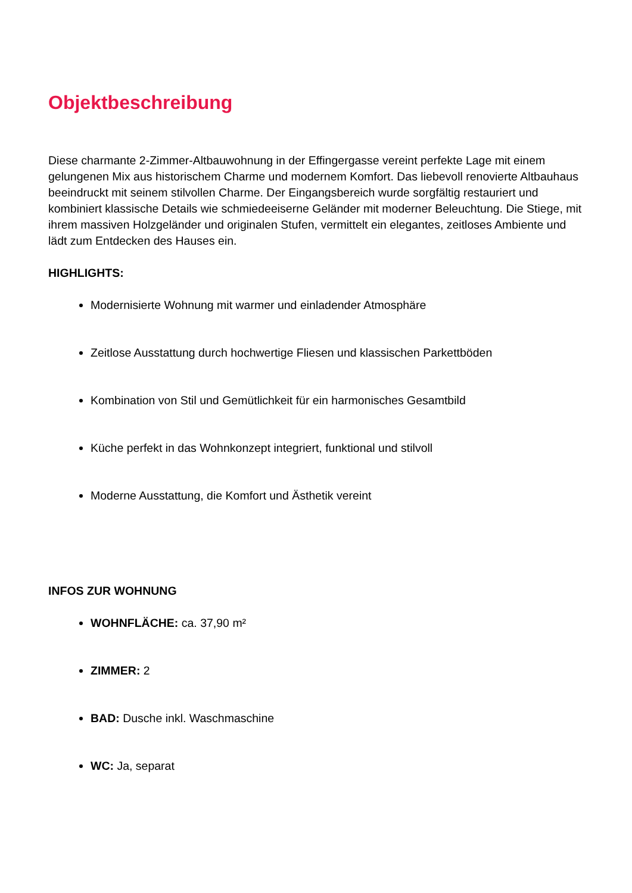Objektbeschreibung
Diese charmante 2-Zimmer-Altbauwohnung in der Effingergasse vereint perfekte Lage mit einem gelungenen Mix aus historischem Charme und modernem Komfort. Das liebevoll renovierte Altbauhaus beeindruckt mit seinem stilvollen Charme. Der Eingangsbereich wurde sorgfältig restauriert und kombiniert klassische Details wie schmiedeeiserne Geländer mit moderner Beleuchtung. Die Stiege, mit ihrem massiven Holzgeländer und originalen Stufen, vermittelt ein elegantes, zeitloses Ambiente und lädt zum Entdecken des Hauses ein.
HIGHLIGHTS:
Modernisierte Wohnung mit warmer und einladender Atmosphäre
Zeitlose Ausstattung durch hochwertige Fliesen und klassischen Parkettböden
Kombination von Stil und Gemütlichkeit für ein harmonisches Gesamtbild
Küche perfekt in das Wohnkonzept integriert, funktional und stilvoll
Moderne Ausstattung, die Komfort und Ästhetik vereint
INFOS ZUR WOHNUNG
WOHNFLÄCHE: ca. 37,90 m²
ZIMMER: 2
BAD: Dusche inkl. Waschmaschine
WC: Ja, separat